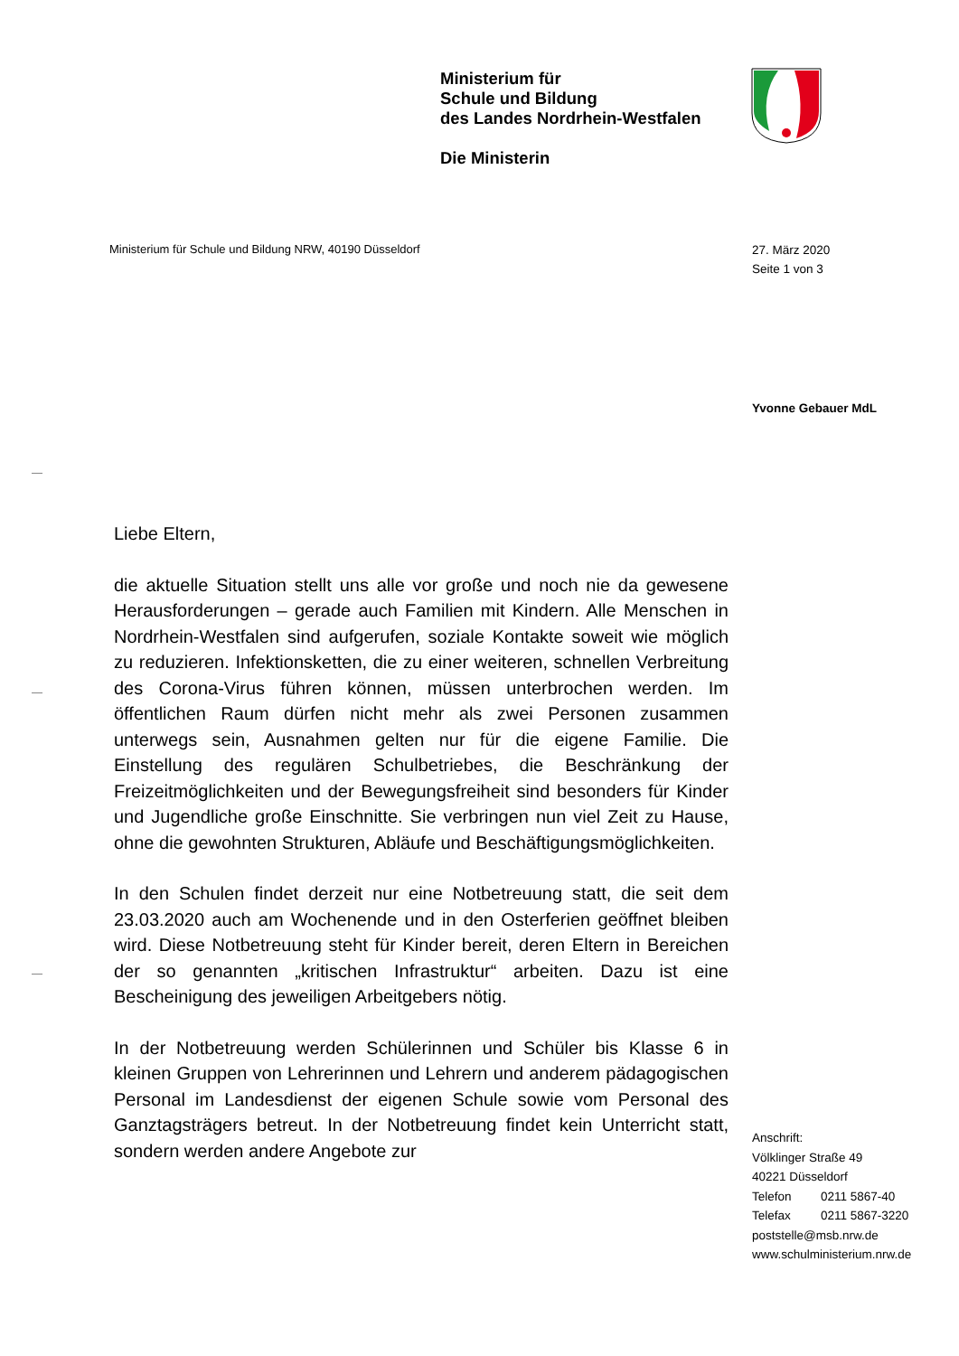Ministerium für
Schule und Bildung
des Landes Nordrhein-Westfalen
Die Ministerin
Ministerium für Schule und Bildung NRW, 40190 Düsseldorf
27. März 2020
Seite 1 von 3
Yvonne Gebauer MdL
Liebe Eltern,
die aktuelle Situation stellt uns alle vor große und noch nie da gewesene Herausforderungen – gerade auch Familien mit Kindern. Alle Menschen in Nordrhein-Westfalen sind aufgerufen, soziale Kontakte soweit wie möglich zu reduzieren. Infektionsketten, die zu einer weiteren, schnellen Verbreitung des Corona-Virus führen können, müssen unterbrochen werden. Im öffentlichen Raum dürfen nicht mehr als zwei Personen zusammen unterwegs sein, Ausnahmen gelten nur für die eigene Familie. Die Einstellung des regulären Schulbetriebes, die Beschränkung der Freizeitmöglichkeiten und der Bewegungsfreiheit sind besonders für Kinder und Jugendliche große Einschnitte. Sie verbringen nun viel Zeit zu Hause, ohne die gewohnten Strukturen, Abläufe und Beschäftigungsmöglichkeiten.
In den Schulen findet derzeit nur eine Notbetreuung statt, die seit dem 23.03.2020 auch am Wochenende und in den Osterferien geöffnet bleiben wird. Diese Notbetreuung steht für Kinder bereit, deren Eltern in Bereichen der so genannten „kritischen Infrastruktur“ arbeiten. Dazu ist eine Bescheinigung des jeweiligen Arbeitgebers nötig.
In der Notbetreuung werden Schülerinnen und Schüler bis Klasse 6 in kleinen Gruppen von Lehrerinnen und Lehrern und anderem pädagogischen Personal im Landesdienst der eigenen Schule sowie vom Personal des Ganztagsträgers betreut. In der Notbetreuung findet kein Unterricht statt, sondern werden andere Angebote zur
Anschrift:
Völklinger Straße 49
40221 Düsseldorf
Telefon 0211 5867-40
Telefax 0211 5867-3220
poststelle@msb.nrw.de
www.schulministerium.nrw.de